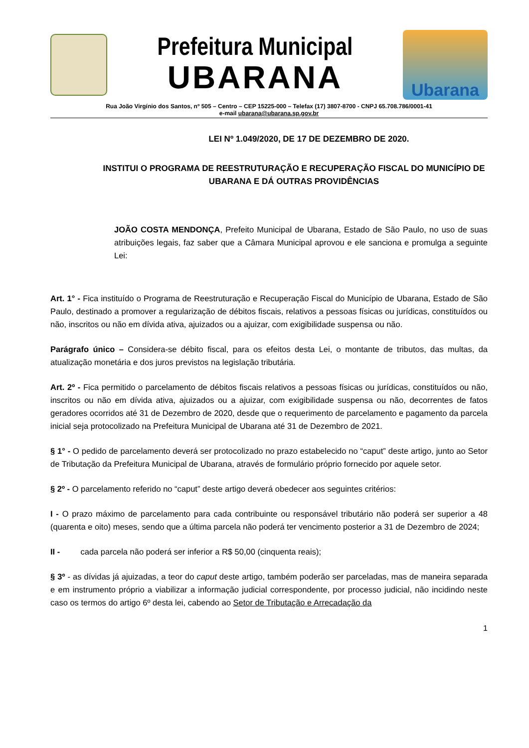Prefeitura Municipal
UBARANA
Ubarana
Rua João Virgínio dos Santos, nº 505 – Centro – CEP 15225-000 – Telefax (17) 3807-8700 - CNPJ 65.708.786/0001-41
e-mail ubarana@ubarana.sp.gov.br
LEI Nº 1.049/2020, DE 17 DE DEZEMBRO DE 2020.
INSTITUI O PROGRAMA DE REESTRUTURAÇÃO E RECUPERAÇÃO FISCAL DO MUNICÍPIO DE UBARANA E DÁ OUTRAS PROVIDÊNCIAS
JOÃO COSTA MENDONÇA, Prefeito Municipal de Ubarana, Estado de São Paulo, no uso de suas atribuições legais, faz saber que a Câmara Municipal aprovou e ele sanciona e promulga a seguinte Lei:
Art. 1° - Fica instituído o Programa de Reestruturação e Recuperação Fiscal do Município de Ubarana, Estado de São Paulo, destinado a promover a regularização de débitos fiscais, relativos a pessoas físicas ou jurídicas, constituídos ou não, inscritos ou não em dívida ativa, ajuizados ou a ajuizar, com exigibilidade suspensa ou não.
Parágrafo único – Considera-se débito fiscal, para os efeitos desta Lei, o montante de tributos, das multas, da atualização monetária e dos juros previstos na legislação tributária.
Art. 2º - Fica permitido o parcelamento de débitos fiscais relativos a pessoas físicas ou jurídicas, constituídos ou não, inscritos ou não em dívida ativa, ajuizados ou a ajuizar, com exigibilidade suspensa ou não, decorrentes de fatos geradores ocorridos até 31 de Dezembro de 2020, desde que o requerimento de parcelamento e pagamento da parcela inicial seja protocolizado na Prefeitura Municipal de Ubarana até 31 de Dezembro de 2021.
§ 1° - O pedido de parcelamento deverá ser protocolizado no prazo estabelecido no “caput” deste artigo, junto ao Setor de Tributação da Prefeitura Municipal de Ubarana, através de formulário próprio fornecido por aquele setor.
§ 2º - O parcelamento referido no “caput” deste artigo deverá obedecer aos seguintes critérios:
I - O prazo máximo de parcelamento para cada contribuinte ou responsável tributário não poderá ser superior a 48 (quarenta e oito) meses, sendo que a última parcela não poderá ter vencimento posterior a 31 de Dezembro de 2024;
II - cada parcela não poderá ser inferior a R$ 50,00 (cinquenta reais);
§ 3º - as dívidas já ajuizadas, a teor do caput deste artigo, também poderão ser parceladas, mas de maneira separada e em instrumento próprio a viabilizar a informação judicial correspondente, por processo judicial, não incidindo neste caso os termos do artigo 6º desta lei, cabendo ao Setor de Tributação e Arrecadação da
1